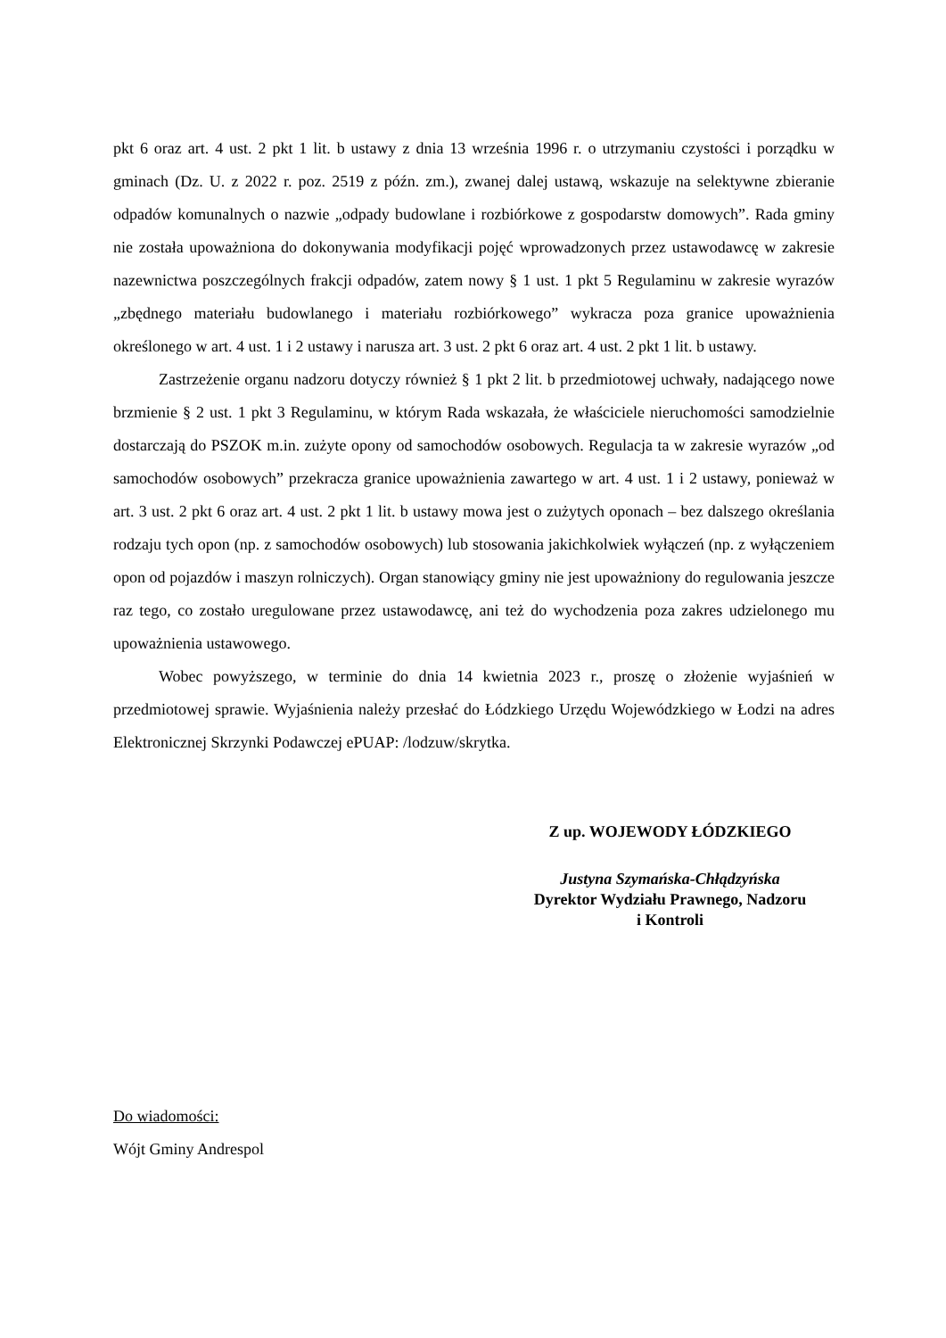pkt 6 oraz art. 4 ust. 2 pkt 1 lit. b ustawy z dnia 13 września 1996 r. o utrzymaniu czystości i porządku w gminach (Dz. U. z 2022 r. poz. 2519 z późn. zm.), zwanej dalej ustawą, wskazuje na selektywne zbieranie odpadów komunalnych o nazwie „odpady budowlane i rozbiórkowe z gospodarstw domowych”. Rada gminy nie została upoważniona do dokonywania modyfikacji pojęć wprowadzonych przez ustawodawcę w zakresie nazewnictwa poszczególnych frakcji odpadów, zatem nowy § 1 ust. 1 pkt 5 Regulaminu w zakresie wyrazów „zbędnego materiału budowlanego i materiału rozbiórkowego” wykracza poza granice upoważnienia określonego w art. 4 ust. 1 i 2 ustawy i narusza art. 3 ust. 2 pkt 6 oraz art. 4 ust. 2 pkt 1 lit. b ustawy.
Zastrzeżenie organu nadzoru dotyczy również § 1 pkt 2 lit. b przedmiotowej uchwały, nadającego nowe brzmienie § 2 ust. 1 pkt 3 Regulaminu, w którym Rada wskazała, że właściciele nieruchomości samodzielnie dostarczają do PSZOK m.in. zużyte opony od samochodów osobowych. Regulacja ta w zakresie wyrazów „od samochodów osobowych” przekracza granice upoważnienia zawartego w art. 4 ust. 1 i 2 ustawy, ponieważ w art. 3 ust. 2 pkt 6 oraz art. 4 ust. 2 pkt 1 lit. b ustawy mowa jest o zużytych oponach – bez dalszego określania rodzaju tych opon (np. z samochodów osobowych) lub stosowania jakichkolwiek wyłączeń (np. z wyłączeniem opon od pojazdów i maszyn rolniczych). Organ stanowiący gminy nie jest upoważniony do regulowania jeszcze raz tego, co zostało uregulowane przez ustawodawcę, ani też do wychodzenia poza zakres udzielonego mu upoważnienia ustawowego.
Wobec powyższego, w terminie do dnia 14 kwietnia 2023 r., proszę o złożenie wyjaśnień w przedmiotowej sprawie. Wyjaśnienia należy przesłać do Łódzkiego Urzędu Wojewódzkiego w Łodzi na adres Elektronicznej Skrzynki Podawczej ePUAP: /lodzuw/skrytka.
Z up. WOJEWODY ŁÓDZKIEGO
Justyna Szymańska-Chłądzyńska
Dyrektor Wydziału Prawnego, Nadzoru
i Kontroli
Do wiadomości:
Wójt Gminy Andrespol